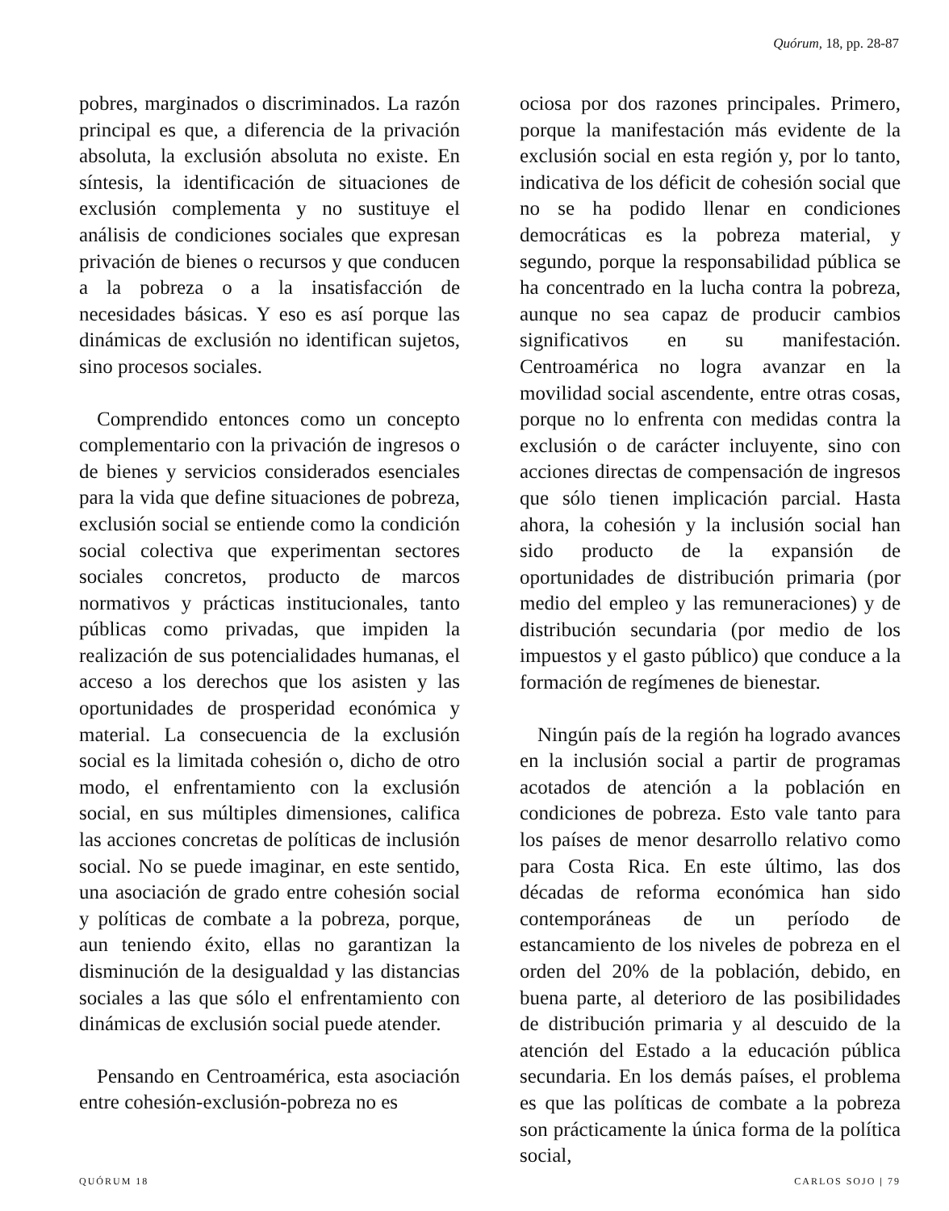Quórum, 18, pp. 28-87
pobres, marginados o discriminados. La razón principal es que, a diferencia de la privación absoluta, la exclusión absoluta no existe. En síntesis, la identificación de situaciones de exclusión complementa y no sustituye el análisis de condiciones sociales que expresan privación de bienes o recursos y que conducen a la pobreza o a la insatisfacción de necesidades básicas. Y eso es así porque las dinámicas de exclusión no identifican sujetos, sino procesos sociales.
Comprendido entonces como un concepto complementario con la privación de ingresos o de bienes y servicios considerados esenciales para la vida que define situaciones de pobreza, exclusión social se entiende como la condición social colectiva que experimentan sectores sociales concretos, producto de marcos normativos y prácticas institucionales, tanto públicas como privadas, que impiden la realización de sus potencialidades humanas, el acceso a los derechos que los asisten y las oportunidades de prosperidad económica y material. La consecuencia de la exclusión social es la limitada cohesión o, dicho de otro modo, el enfrentamiento con la exclusión social, en sus múltiples dimensiones, califica las acciones concretas de políticas de inclusión social. No se puede imaginar, en este sentido, una asociación de grado entre cohesión social y políticas de combate a la pobreza, porque, aun teniendo éxito, ellas no garantizan la disminución de la desigualdad y las distancias sociales a las que sólo el enfrentamiento con dinámicas de exclusión social puede atender.
Pensando en Centroamérica, esta asociación entre cohesión-exclusión-pobreza no es
ociosa por dos razones principales. Primero, porque la manifestación más evidente de la exclusión social en esta región y, por lo tanto, indicativa de los déficit de cohesión social que no se ha podido llenar en condiciones democráticas es la pobreza material, y segundo, porque la responsabilidad pública se ha concentrado en la lucha contra la pobreza, aunque no sea capaz de producir cambios significativos en su manifestación. Centroamérica no logra avanzar en la movilidad social ascendente, entre otras cosas, porque no lo enfrenta con medidas contra la exclusión o de carácter incluyente, sino con acciones directas de compensación de ingresos que sólo tienen implicación parcial. Hasta ahora, la cohesión y la inclusión social han sido producto de la expansión de oportunidades de distribución primaria (por medio del empleo y las remuneraciones) y de distribución secundaria (por medio de los impuestos y el gasto público) que conduce a la formación de regímenes de bienestar.
Ningún país de la región ha logrado avances en la inclusión social a partir de programas acotados de atención a la población en condiciones de pobreza. Esto vale tanto para los países de menor desarrollo relativo como para Costa Rica. En este último, las dos décadas de reforma económica han sido contemporáneas de un período de estancamiento de los niveles de pobreza en el orden del 20% de la población, debido, en buena parte, al deterioro de las posibilidades de distribución primaria y al descuido de la atención del Estado a la educación pública secundaria. En los demás países, el problema es que las políticas de combate a la pobreza son prácticamente la única forma de la política social,
QUÓRUM 18 CARLOS SOJO | 79